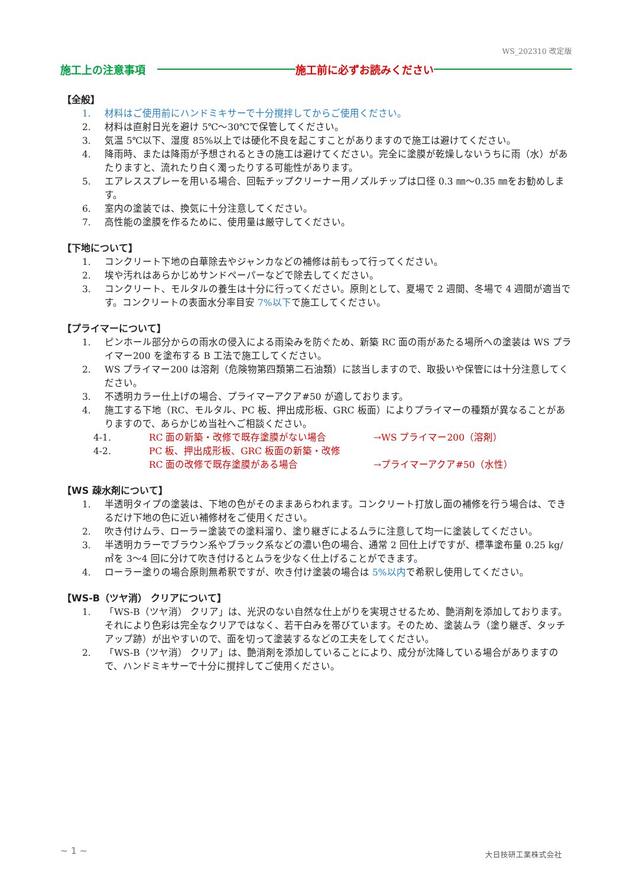WS_202310 改定版
施工上の注意事項 施工前に必ずお読みください
【全般】
1. 材料はご使用前にハンドミキサーで十分撹拌してからご使用ください。
2. 材料は直射日光を避け 5℃～30℃で保管してください。
3. 気温 5℃以下、湿度 85%以上では硬化不良を起こすことがありますので施工は避けてください。
4. 降雨時、または降雨が予想されるときの施工は避けてください。完全に塗膜が乾燥しないうちに雨（水）があたりますと、流れたり白く濁ったりする可能性があります。
5. エアレススプレーを用いる場合、回転チップクリーナー用ノズルチップは口径 0.3 ㎜～0.35 ㎜をお勧めします。
6. 室内の塗装では、換気に十分注意してください。
7. 高性能の塗膜を作るために、使用量は厳守してください。
【下地について】
1. コンクリート下地の白華除去やジャンカなどの補修は前もって行ってください。
2. 埃や汚れはあらかじめサンドペーパーなどで除去してください。
3. コンクリート、モルタルの養生は十分に行ってください。原則として、夏場で 2 週間、冬場で 4 週間が適当です。コンクリートの表面水分率目安 7%以下で施工してください。
【プライマーについて】
1. ピンホール部分からの雨水の侵入による雨染みを防ぐため、新築 RC 面の雨があたる場所への塗装は WS プライマー200 を塗布する B 工法で施工してください。
2. WS プライマー200 は溶剤（危険物第四類第二石油類）に該当しますので、取扱いや保管には十分注意してください。
3. 不透明カラー仕上げの場合、プライマーアクア#50 が適しております。
4. 施工する下地（RC、モルタル、PC 板、押出成形板、GRC 板面）によりプライマーの種類が異なることがありますので、あらかじめ当社へご相談ください。
4-1. RC 面の新築・改修で既存塗膜がない場合 →WS プライマー200（溶剤）
4-2. PC 板、押出成形板、GRC 板面の新築・改修
RC 面の改修で既存塗膜がある場合 →プライマーアクア#50（水性）
【WS 疎水剤について】
1. 半透明タイプの塗装は、下地の色がそのままあらわれます。コンクリート打放し面の補修を行う場合は、できるだけ下地の色に近い補修材をご使用ください。
2. 吹き付けムラ、ローラー塗装での塗料溜り、塗り継ぎによるムラに注意して均一に塗装してください。
3. 半透明カラーでブラウン系やブラック系などの濃い色の場合、通常 2 回仕上げですが、標準塗布量 0.25 kg/㎡を 3～4 回に分けて吹き付けるとムラを少なく仕上げることができます。
4. ローラー塗りの場合原則無希釈ですが、吹き付け塗装の場合は 5%以内で希釈し使用してください。
【WS-B（ツヤ消） クリアについて】
1. 「WS-B（ツヤ消） クリア」は、光沢のない自然な仕上がりを実現させるため、艶消剤を添加しております。それにより色彩は完全なクリアではなく、若干白みを帯びています。そのため、塗装ムラ（塗り継ぎ、タッチアップ跡）が出やすいので、面を切って塗装するなどの工夫をしてください。
2. 「WS-B（ツヤ消） クリア」は、艶消剤を添加していることにより、成分が沈降している場合がありますので、ハンドミキサーで十分に撹拌してご使用ください。
~ 1 ~ 大日技研工業株式会社